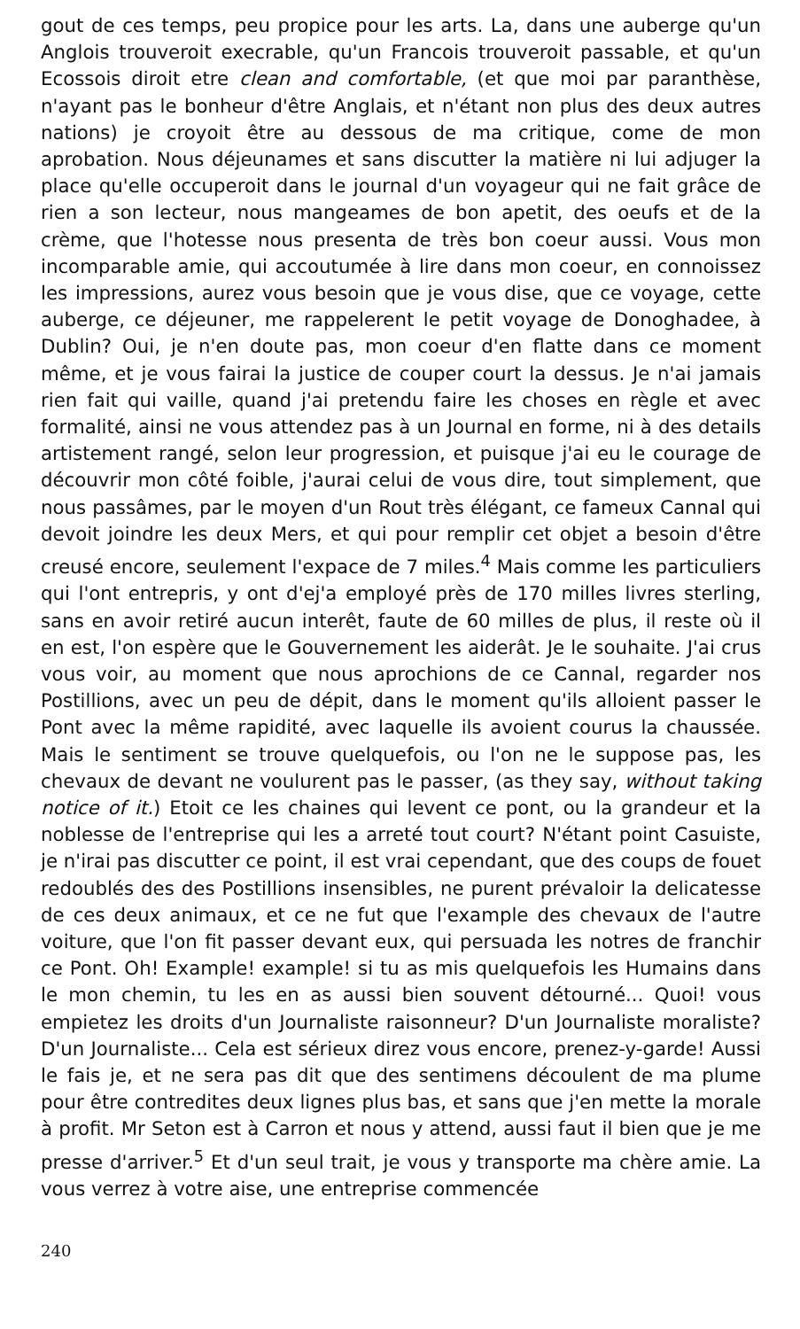gout de ces temps, peu propice pour les arts. La, dans une auberge qu'un Anglois trouveroit execrable, qu'un Francois trouveroit passable, et qu'un Ecossois diroit etre clean and comfortable, (et que moi par paranthèse, n'ayant pas le bonheur d'être Anglais, et n'étant non plus des deux autres nations) je croyoit être au dessous de ma critique, come de mon aprobation. Nous déjeunames et sans discutter la matière ni lui adjuger la place qu'elle occuperoit dans le journal d'un voyageur qui ne fait grâce de rien a son lecteur, nous mangeames de bon apetit, des oeufs et de la crème, que l'hotesse nous presenta de très bon coeur aussi. Vous mon incomparable amie, qui accoutumée à lire dans mon coeur, en connoissez les impressions, aurez vous besoin que je vous dise, que ce voyage, cette auberge, ce déjeuner, me rappelerent le petit voyage de Donoghadee, à Dublin? Oui, je n'en doute pas, mon coeur d'en flatte dans ce moment même, et je vous fairai la justice de couper court la dessus. Je n'ai jamais rien fait qui vaille, quand j'ai pretendu faire les choses en règle et avec formalité, ainsi ne vous attendez pas à un Journal en forme, ni à des details artistement rangé, selon leur progression, et puisque j'ai eu le courage de découvrir mon côté foible, j'aurai celui de vous dire, tout simplement, que nous passâmes, par le moyen d'un Rout très élégant, ce fameux Cannal qui devoit joindre les deux Mers, et qui pour remplir cet objet a besoin d'être creusé encore, seulement l'expace de 7 miles.<sup>4</sup> Mais comme les particuliers qui l'ont entrepris, y ont d'ej'a employé près de 170 milles livres sterling, sans en avoir retiré aucun interêt, faute de 60 milles de plus, il reste où il en est, l'on espère que le Gouvernement les aiderât. Je le souhaite. J'ai crus vous voir, au moment que nous aprochions de ce Cannal, regarder nos Postillions, avec un peu de dépit, dans le moment qu'ils alloient passer le Pont avec la même rapidité, avec laquelle ils avoient courus la chaussée. Mais le sentiment se trouve quelquefois, ou l'on ne le suppose pas, les chevaux de devant ne voulurent pas le passer, (as they say, without taking notice of it.) Etoit ce les chaines qui levent ce pont, ou la grandeur et la noblesse de l'entreprise qui les a arreté tout court? N'étant point Casuiste, je n'irai pas discutter ce point, il est vrai cependant, que des coups de fouet redoublés des des Postillions insensibles, ne purent prévaloir la delicatesse de ces deux animaux, et ce ne fut que l'example des chevaux de l'autre voiture, que l'on fit passer devant eux, qui persuada les notres de franchir ce Pont. Oh! Example! example! si tu as mis quelquefois les Humains dans le mon chemin, tu les en as aussi bien souvent détourné... Quoi! vous empietez les droits d'un Journaliste raisonneur? D'un Journaliste moraliste? D'un Journaliste... Cela est sérieux direz vous encore, prenez-y-garde! Aussi le fais je, et ne sera pas dit que des sentimens découlent de ma plume pour être contredites deux lignes plus bas, et sans que j'en mette la morale à profit. Mr Seton est à Carron et nous y attend, aussi faut il bien que je me presse d'arriver.<sup>5</sup> Et d'un seul trait, je vous y transporte ma chère amie. La vous verrez à votre aise, une entreprise commencée
240